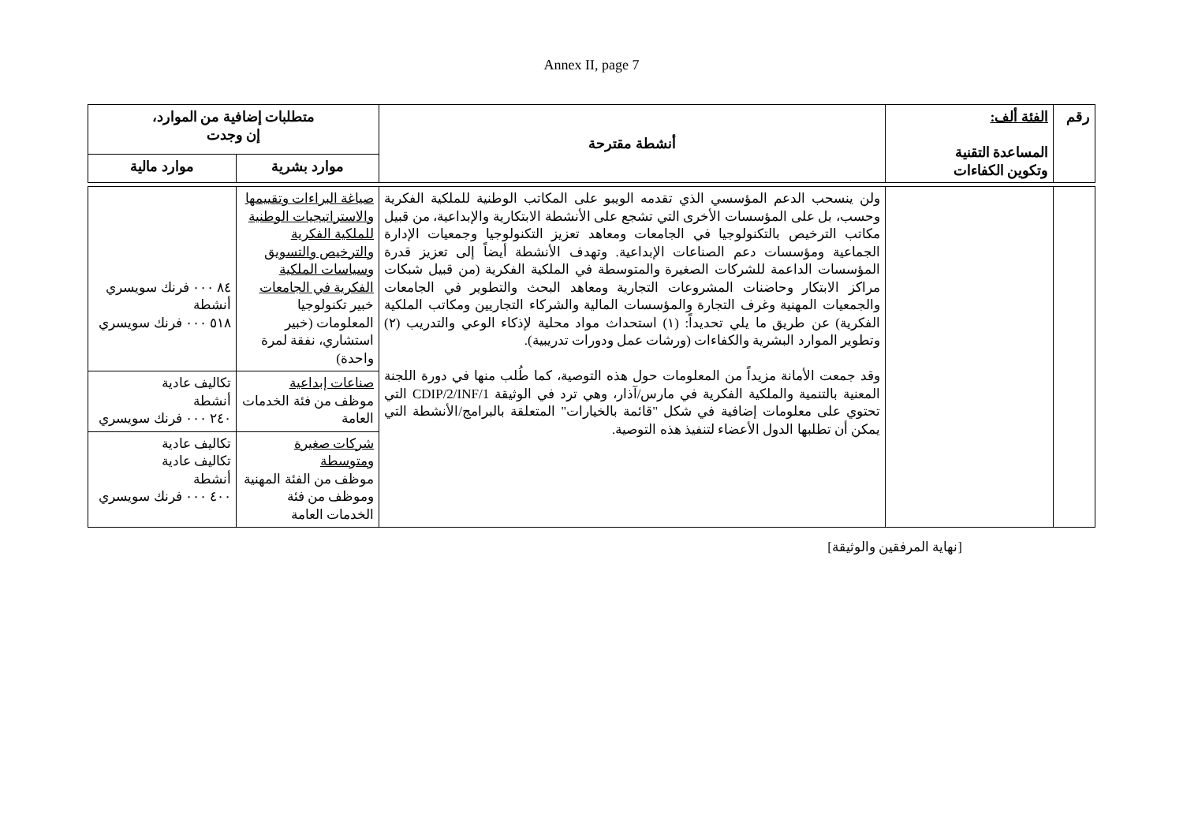Annex II, page 7
| رقم | الفئة ألف: المساعدة التقنية وتكوين الكفاءات | أنشطة مقترحة | متطلبات إضافية من الموارد، إن وجدت | |
| --- | --- | --- | --- | --- |
| | | | موارد بشرية | موارد مالية |
| | | ولن ينسحب الدعم المؤسسي الذي تقدمه الويبو على المكاتب الوطنية للملكية الفكرية وحسب، بل على المؤسسات الأخرى التي تشجع على الأنشطة الابتكارية والإبداعية، من قبيل مكاتب الترخيص بالتكنولوجيا في الجامعات ومعاهد تعزيز التكنولوجيا وجمعيات الإدارة الجماعية ومؤسسات دعم الصناعات الإبداعية. وتهدف الأنشطة أيضاً إلى تعزيز قدرة المؤسسات الداعمة للشركات الصغيرة والمتوسطة في الملكية الفكرية (من قبيل شبكات مراكز الابتكار وحاضنات المشروعات التجارية ومعاهد البحث والتطوير في الجامعات والجمعيات المهنية وغرف التجارة والمؤسسات المالية والشركاء التجاريين ومكاتب الملكية الفكرية) عن طريق ما يلي تحديداً: (١) استحداث مواد محلية لإذكاء الوعي والتدريب (٢) وتطوير الموارد البشرية والكفاءات (ورشات عمل ودورات تدريبية). وقد جمعت الأمانة مزيداً من المعلومات حول هذه التوصية، كما طُلب منها في دورة اللجنة المعنية بالتنمية والملكية الفكرية في مارس/آذار، وهي ترد في الوثيقة CDIP/2/INF/1 التي تحتوي على معلومات إضافية في شكل "قائمة بالخيارات" المتعلقة بالبرامج/الأنشطة التي يمكن أن تطلبها الدول الأعضاء لتنفيذ هذه التوصية. | صياغة البراءات وتقييمها والاستراتيجيات الوطنية للملكية الفكرية والترخيص والتسويق وسياسات الملكية الفكرية في الجامعات خبير تكنولوجيا المعلومات (خبير استشاري، نفقة لمرة واحدة) | ٨٤ ٠٠٠ فرنك سويسري أنشطة ٥١٨ ٠٠٠ فرنك سويسري |
| | | | صناعات إبداعية موظف من فئة الخدمات العامة | تكاليف عادية أنشطة ٢٤٠ ٠٠٠ فرنك سويسري |
| | | | شركات صغيرة ومتوسطة موظف من الفئة المهنية وموظف من فئة الخدمات العامة | تكاليف عادية تكاليف عادية أنشطة ٤٠٠ ٠٠٠ فرنك سويسري |
[نهاية المرفقين والوثيقة]